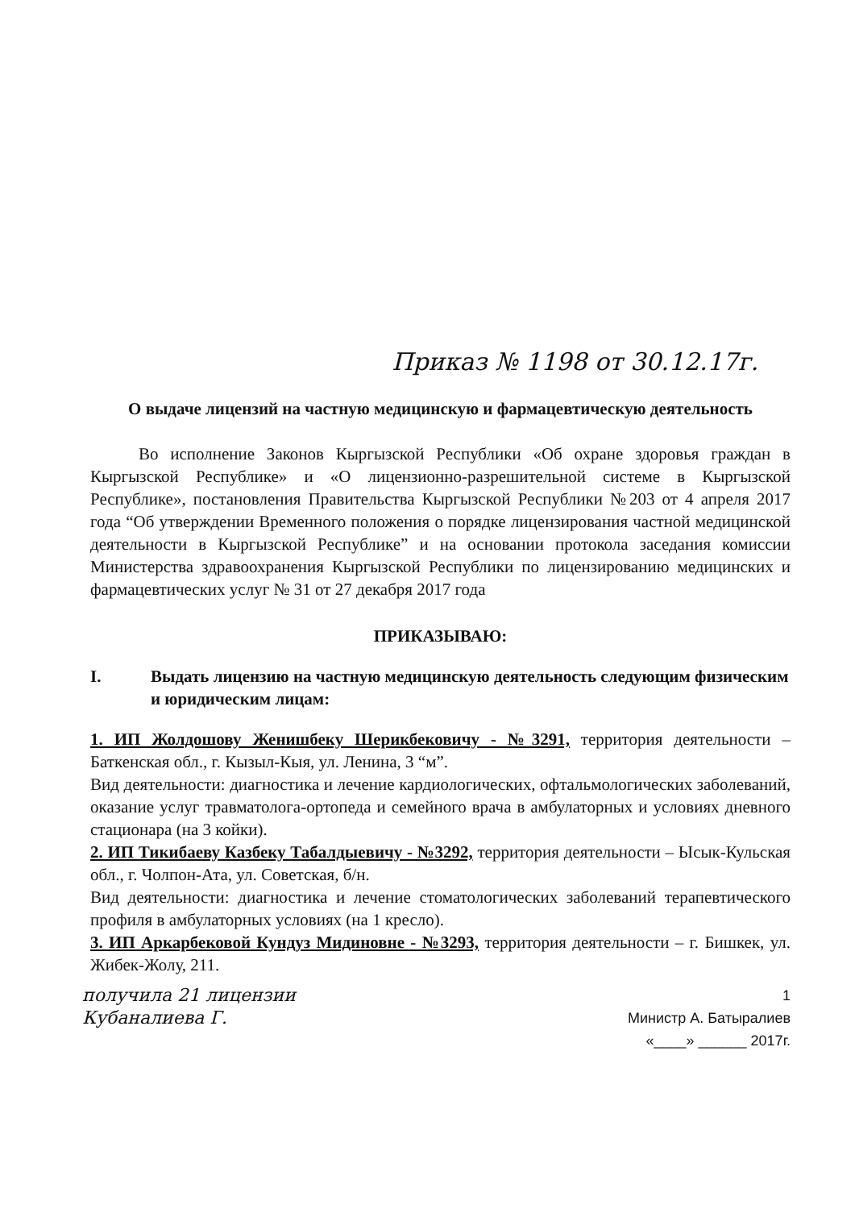Приказ № 1198 от 30.12.17г.
О выдаче лицензий на частную медицинскую и фармацевтическую деятельность
Во исполнение Законов Кыргызской Республики «Об охране здоровья граждан в Кыргызской Республике» и «О лицензионно-разрешительной системе в Кыргызской Республике», постановления Правительства Кыргызской Республики №203 от 4 апреля 2017 года “Об утверждении Временного положения о порядке лицензирования частной медицинской деятельности в Кыргызской Республике” и на основании протокола заседания комиссии Министерства здравоохранения Кыргызской Республики по лицензированию медицинских и фармацевтических услуг № 31 от 27 декабря 2017 года
ПРИКАЗЫВАЮ:
I. Выдать лицензию на частную медицинскую деятельность следующим физическим и юридическим лицам:
1. ИП Жолдошову Женишбеку Шерикбековичу - №3291, территория деятельности – Баткенская обл., г. Кызыл-Кыя, ул. Ленина, 3 “м”.
Вид деятельности: диагностика и лечение кардиологических, офтальмологических заболеваний, оказание услуг травматолога-ортопеда и семейного врача в амбулаторных и условиях дневного стационара (на 3 койки).
2. ИП Тикибаеву Казбеку Табалдыевичу - №3292, территория деятельности – Ысык-Кульская обл., г. Чолпон-Ата, ул. Советская, б/н.
Вид деятельности: диагностика и лечение стоматологических заболеваний терапевтического профиля в амбулаторных условиях (на 1 кресло).
3. ИП Аркарбековой Кундуз Мидиновне - №3293, территория деятельности – г. Бишкек, ул. Жибек-Жолу, 211.
получила 21 лицензии
Кубаналиева Г.
1
Министр А. Батыралиев
«____» ______ 2017г.